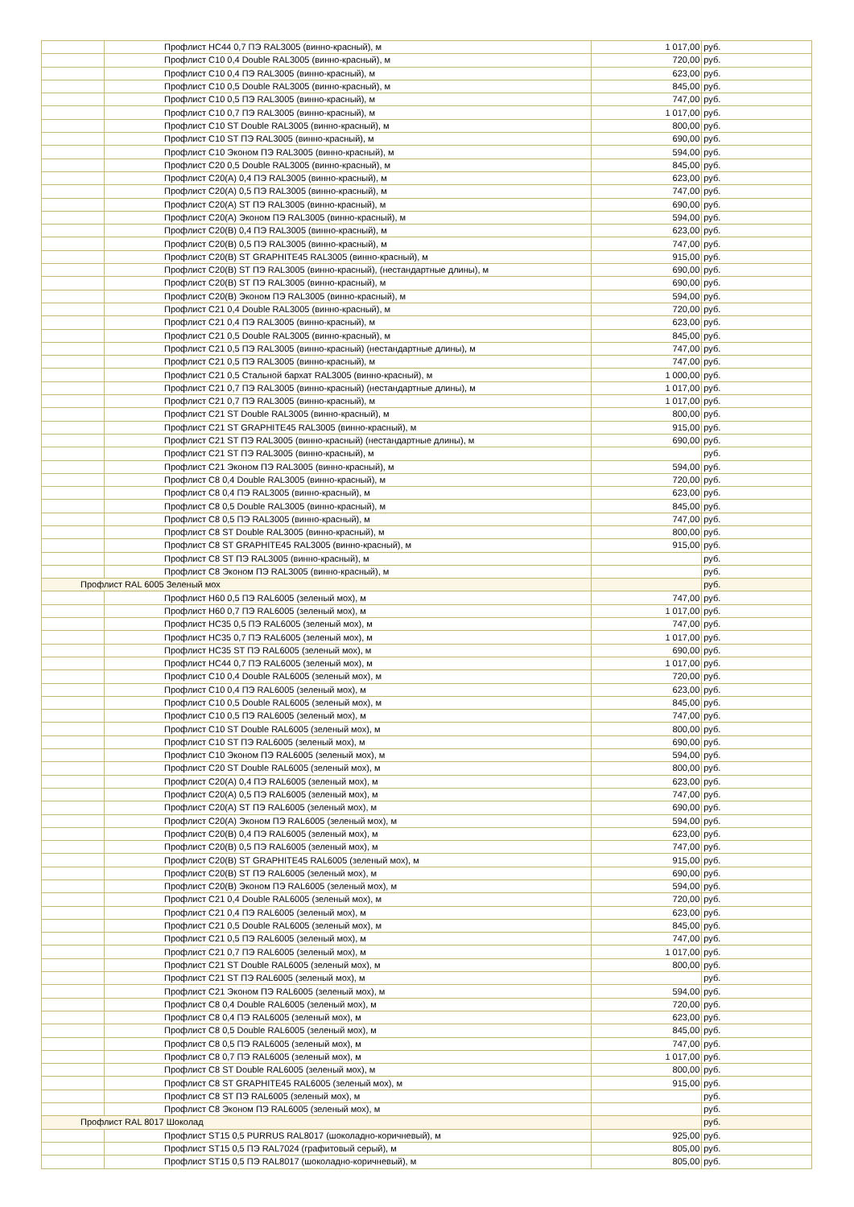| | Профлист НС44 0,7 ПЭ RAL3005 (винно-красный), м | 1 017,00 | руб. |
| | Профлист С10 0,4 Double RAL3005 (винно-красный), м | 720,00 | руб. |
| | Профлист С10 0,4 ПЭ RAL3005 (винно-красный), м | 623,00 | руб. |
| | Профлист С10 0,5 Double RAL3005 (винно-красный), м | 845,00 | руб. |
| | Профлист С10 0,5 ПЭ RAL3005 (винно-красный), м | 747,00 | руб. |
| | Профлист С10 0,7 ПЭ RAL3005 (винно-красный), м | 1 017,00 | руб. |
| | Профлист С10 ST Double RAL3005 (винно-красный), м | 800,00 | руб. |
| | Профлист С10 ST ПЭ RAL3005 (винно-красный), м | 690,00 | руб. |
| | Профлист С10 Эконом ПЭ RAL3005 (винно-красный), м | 594,00 | руб. |
| | Профлист С20 0,5 Double RAL3005 (винно-красный), м | 845,00 | руб. |
| | Профлист С20(А) 0,4 ПЭ RAL3005 (винно-красный), м | 623,00 | руб. |
| | Профлист С20(А) 0,5 ПЭ RAL3005 (винно-красный), м | 747,00 | руб. |
| | Профлист С20(А) ST ПЭ RAL3005 (винно-красный), м | 690,00 | руб. |
| | Профлист С20(А) Эконом ПЭ RAL3005 (винно-красный), м | 594,00 | руб. |
| | Профлист С20(В) 0,4 ПЭ RAL3005 (винно-красный), м | 623,00 | руб. |
| | Профлист С20(В) 0,5 ПЭ RAL3005 (винно-красный), м | 747,00 | руб. |
| | Профлист С20(В) ST GRAPHITE45 RAL3005 (винно-красный), м | 915,00 | руб. |
| | Профлист С20(В) ST ПЭ RAL3005 (винно-красный), (нестандартные длины), м | 690,00 | руб. |
| | Профлист С20(В) ST ПЭ RAL3005 (винно-красный), м | 690,00 | руб. |
| | Профлист С20(В) Эконом ПЭ RAL3005 (винно-красный), м | 594,00 | руб. |
| | Профлист С21 0,4 Double RAL3005 (винно-красный), м | 720,00 | руб. |
| | Профлист С21 0,4 ПЭ RAL3005 (винно-красный), м | 623,00 | руб. |
| | Профлист С21 0,5 Double RAL3005 (винно-красный), м | 845,00 | руб. |
| | Профлист С21 0,5 ПЭ RAL3005 (винно-красный) (нестандартные длины), м | 747,00 | руб. |
| | Профлист С21 0,5 ПЭ RAL3005 (винно-красный), м | 747,00 | руб. |
| | Профлист С21 0,5 Стальной бархат RAL3005 (винно-красный), м | 1 000,00 | руб. |
| | Профлист С21 0,7 ПЭ RAL3005 (винно-красный) (нестандартные длины), м | 1 017,00 | руб. |
| | Профлист С21 0,7 ПЭ RAL3005 (винно-красный), м | 1 017,00 | руб. |
| | Профлист С21 ST Double RAL3005 (винно-красный), м | 800,00 | руб. |
| | Профлист С21 ST GRAPHITE45 RAL3005 (винно-красный), м | 915,00 | руб. |
| | Профлист С21 ST ПЭ RAL3005 (винно-красный) (нестандартные длины), м | 690,00 | руб. |
| | Профлист С21 ST ПЭ RAL3005 (винно-красный), м | | руб. |
| | Профлист С21 Эконом ПЭ RAL3005 (винно-красный), м | 594,00 | руб. |
| | Профлист С8 0,4 Double RAL3005 (винно-красный), м | 720,00 | руб. |
| | Профлист С8 0,4 ПЭ RAL3005 (винно-красный), м | 623,00 | руб. |
| | Профлист С8 0,5 Double RAL3005 (винно-красный), м | 845,00 | руб. |
| | Профлист С8 0,5 ПЭ RAL3005 (винно-красный), м | 747,00 | руб. |
| | Профлист С8 ST Double RAL3005 (винно-красный), м | 800,00 | руб. |
| | Профлист С8 ST GRAPHITE45 RAL3005 (винно-красный), м | 915,00 | руб. |
| | Профлист С8 ST ПЭ RAL3005 (винно-красный), м | | руб. |
| | Профлист С8 Эконом ПЭ RAL3005 (винно-красный), м | | руб. |
| Профлист RAL 6005 Зеленый мох | | | руб. |
| | Профлист Н60 0,5 ПЭ RAL6005 (зеленый мох), м | 747,00 | руб. |
| | Профлист Н60 0,7 ПЭ RAL6005 (зеленый мох), м | 1 017,00 | руб. |
| | Профлист НС35 0,5 ПЭ RAL6005 (зеленый мох), м | 747,00 | руб. |
| | Профлист НС35 0,7 ПЭ RAL6005 (зеленый мох), м | 1 017,00 | руб. |
| | Профлист НС35 ST ПЭ RAL6005 (зеленый мох), м | 690,00 | руб. |
| | Профлист НС44 0,7 ПЭ RAL6005 (зеленый мох), м | 1 017,00 | руб. |
| | Профлист С10 0,4 Double RAL6005 (зеленый мох), м | 720,00 | руб. |
| | Профлист С10 0,4 ПЭ RAL6005 (зеленый мох), м | 623,00 | руб. |
| | Профлист С10 0,5 Double RAL6005 (зеленый мох), м | 845,00 | руб. |
| | Профлист С10 0,5 ПЭ RAL6005 (зеленый мох), м | 747,00 | руб. |
| | Профлист С10 ST Double RAL6005 (зеленый мох), м | 800,00 | руб. |
| | Профлист С10 ST ПЭ RAL6005 (зеленый мох), м | 690,00 | руб. |
| | Профлист С10 Эконом ПЭ RAL6005 (зеленый мох), м | 594,00 | руб. |
| | Профлист С20 ST Double RAL6005 (зеленый мох), м | 800,00 | руб. |
| | Профлист С20(А) 0,4 ПЭ RAL6005 (зеленый мох), м | 623,00 | руб. |
| | Профлист С20(А) 0,5 ПЭ RAL6005 (зеленый мох), м | 747,00 | руб. |
| | Профлист С20(А) ST ПЭ RAL6005 (зеленый мох), м | 690,00 | руб. |
| | Профлист С20(А) Эконом ПЭ RAL6005 (зеленый мох), м | 594,00 | руб. |
| | Профлист С20(В) 0,4 ПЭ RAL6005 (зеленый мох), м | 623,00 | руб. |
| | Профлист С20(В) 0,5 ПЭ RAL6005 (зеленый мох), м | 747,00 | руб. |
| | Профлист С20(В) ST GRAPHITE45 RAL6005 (зеленый мох), м | 915,00 | руб. |
| | Профлист С20(В) ST ПЭ RAL6005 (зеленый мох), м | 690,00 | руб. |
| | Профлист С20(В) Эконом ПЭ RAL6005 (зеленый мох), м | 594,00 | руб. |
| | Профлист С21 0,4 Double RAL6005 (зеленый мох), м | 720,00 | руб. |
| | Профлист С21 0,4 ПЭ RAL6005 (зеленый мох), м | 623,00 | руб. |
| | Профлист С21 0,5 Double RAL6005 (зеленый мох), м | 845,00 | руб. |
| | Профлист С21 0,5 ПЭ RAL6005 (зеленый мох), м | 747,00 | руб. |
| | Профлист С21 0,7 ПЭ RAL6005 (зеленый мох), м | 1 017,00 | руб. |
| | Профлист С21 ST Double RAL6005 (зеленый мох), м | 800,00 | руб. |
| | Профлист С21 ST ПЭ RAL6005 (зеленый мох), м | | руб. |
| | Профлист С21 Эконом ПЭ RAL6005 (зеленый мох), м | 594,00 | руб. |
| | Профлист С8 0,4 Double RAL6005 (зеленый мох), м | 720,00 | руб. |
| | Профлист С8 0,4 ПЭ RAL6005 (зеленый мох), м | 623,00 | руб. |
| | Профлист С8 0,5 Double RAL6005 (зеленый мох), м | 845,00 | руб. |
| | Профлист С8 0,5 ПЭ RAL6005 (зеленый мох), м | 747,00 | руб. |
| | Профлист С8 0,7 ПЭ RAL6005 (зеленый мох), м | 1 017,00 | руб. |
| | Профлист С8 ST Double RAL6005 (зеленый мох), м | 800,00 | руб. |
| | Профлист С8 ST GRAPHITE45 RAL6005 (зеленый мох), м | 915,00 | руб. |
| | Профлист С8 ST ПЭ RAL6005 (зеленый мох), м | | руб. |
| | Профлист С8 Эконом ПЭ RAL6005 (зеленый мох), м | | руб. |
| Профлист RAL 8017 Шоколад | | | руб. |
| | Профлист ST15 0,5 PURRUS RAL8017 (шоколадно-коричневый), м | 925,00 | руб. |
| | Профлист ST15 0,5 ПЭ RAL7024 (графитовый серый), м | 805,00 | руб. |
| | Профлист ST15 0,5 ПЭ RAL8017 (шоколадно-коричневый), м | 805,00 | руб. |